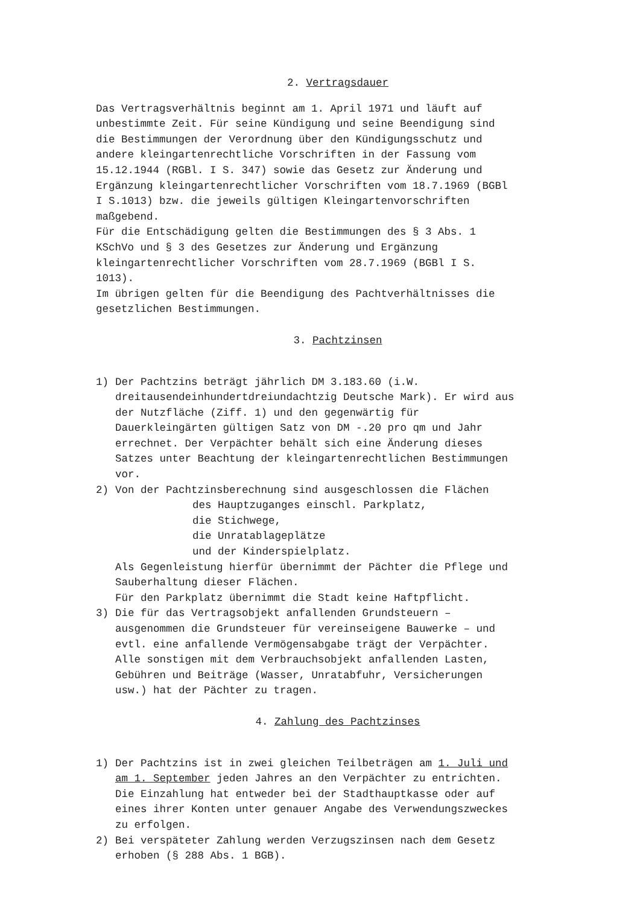2. Vertragsdauer
Das Vertragsverhältnis beginnt am 1. April 1971 und läuft auf unbestimmte Zeit. Für seine Kündigung und seine Beendigung sind die Bestimmungen der Verordnung über den Kündigungsschutz und andere kleingartenrechtliche Vorschriften in der Fassung vom 15.12.1944 (RGBl. I S. 347) sowie das Gesetz zur Änderung und Ergänzung kleingartenrechtlicher Vorschriften vom 18.7.1969 (BGBl I S.1013) bzw. die jeweils gültigen Kleingartenvorschriften maßgebend. Für die Entschädigung gelten die Bestimmungen des § 3 Abs. 1 KSchVo und § 3 des Gesetzes zur Änderung und Ergänzung kleingartenrechtlicher Vorschriften vom 28.7.1969 (BGBl I S. 1013). Im übrigen gelten für die Beendigung des Pachtverhältnisses die gesetzlichen Bestimmungen.
3. Pachtzinsen
1) Der Pachtzins beträgt jährlich DM 3.183.60 (i.W. dreitausendeinhundertdreiundachtzig Deutsche Mark). Er wird aus der Nutzfläche (Ziff. 1) und den gegenwärtig für Dauerkleingärten gültigen Satz von DM -.20 pro qm und Jahr errechnet. Der Verpächter behält sich eine Änderung dieses Satzes unter Beachtung der kleingartenrechtlichen Bestimmungen vor.
2) Von der Pachtzinsberechnung sind ausgeschlossen die Flächen
des Hauptzuganges einschl. Parkplatz, die Stichwege, die Unratablageplätze und der Kinderspielplatz.
Als Gegenleistung hierfür übernimmt der Pächter die Pflege und Sauberhaltung dieser Flächen. Für den Parkplatz übernimmt die Stadt keine Haftpflicht.
3) Die für das Vertragsobjekt anfallenden Grundsteuern – ausgenommen die Grundsteuer für vereinseigene Bauwerke – und evtl. eine anfallende Vermögensabgabe trägt der Verpächter. Alle sonstigen mit dem Verbrauchsobjekt anfallenden Lasten, Gebühren und Beiträge (Wasser, Unratabfuhr, Versicherungen usw.) hat der Pächter zu tragen.
4. Zahlung des Pachtzinses
1) Der Pachtzins ist in zwei gleichen Teilbeträgen am 1. Juli und am 1. September jeden Jahres an den Verpächter zu entrichten. Die Einzahlung hat entweder bei der Stadthauptkasse oder auf eines ihrer Konten unter genauer Angabe des Verwendungszweckes zu erfolgen.
2) Bei verspäteter Zahlung werden Verzugszinsen nach dem Gesetz erhoben (§ 288 Abs. 1 BGB).